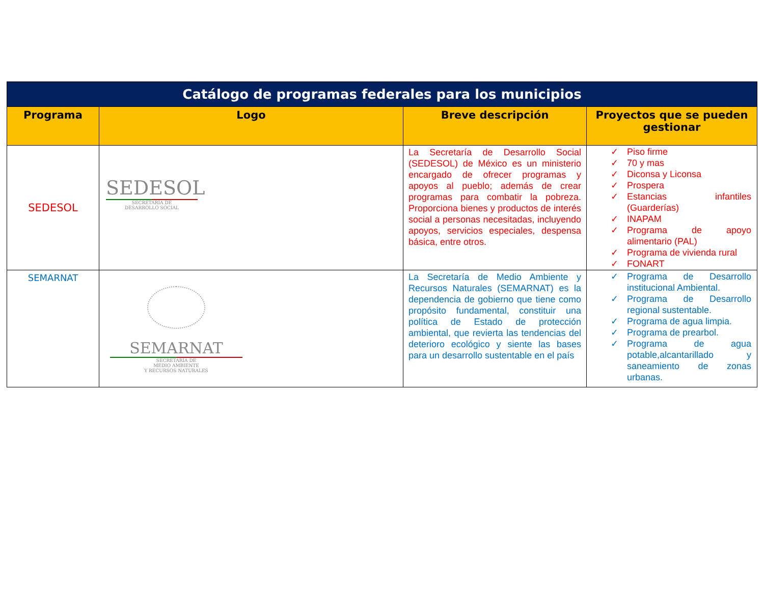| Catálogo de programas federales para los municipios | | | |
| --- | --- | --- | --- |
| Programa | Logo | Breve descripción | Proyectos que se pueden gestionar |
| SEDESOL | SEDESOL SECRETARÍA DE DESARROLLO SOCIAL | La Secretaría de Desarrollo Social (SEDESOL) de México es un ministerio encargado de ofrecer programas y apoyos al pueblo; además de crear programas para combatir la pobreza. Proporciona bienes y productos de interés social a personas necesitadas, incluyendo apoyos, servicios especiales, despensa básica, entre otros. | ✓ Piso firme ✓ 70 y mas ✓ Diconsa y Liconsa ✓ Prospera ✓ Estancias infantiles (Guarderías) ✓ INAPAM ✓ Programa de apoyo alimentario (PAL) ✓ Programa de vivienda rural ✓ FONART |
| SEMARNAT | SEMARNAT SECRETARÍA DE MEDIO AMBIENTE Y RECURSOS NATURALES | La Secretaría de Medio Ambiente y Recursos Naturales (SEMARNAT) es la dependencia de gobierno que tiene como propósito fundamental, constituir una política de Estado de protección ambiental, que revierta las tendencias del deterioro ecológico y siente las bases para un desarrollo sustentable en el país | ✓ Programa de Desarrollo institucional Ambiental. ✓ Programa de Desarrollo regional sustentable. ✓ Programa de agua limpia. ✓ Programa de prearbol. ✓ Programa de agua potable,alcantarillado y saneamiento de zonas urbanas. |